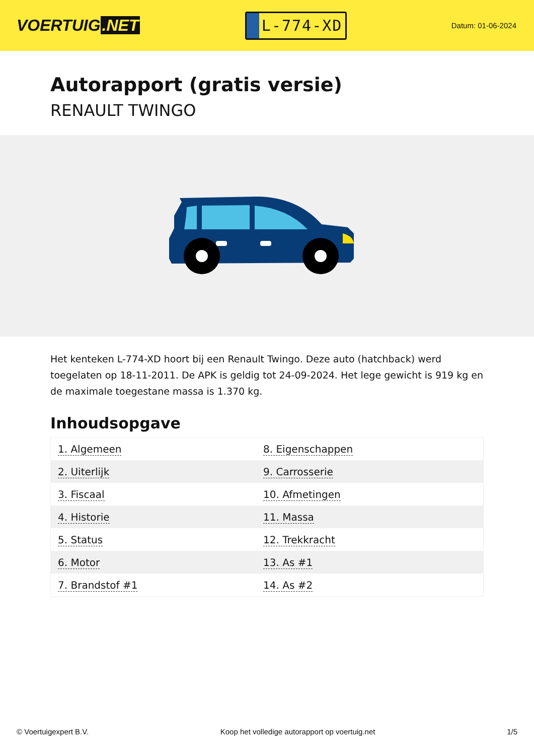VOERTUIG.NET
L-774-XD
Datum: 01-06-2024
Autorapport (gratis versie)
RENAULT TWINGO
Het kenteken L-774-XD hoort bij een Renault Twingo. Deze auto (hatchback) werd toegelaten op 18-11-2011. De APK is geldig tot 24-09-2024. Het lege gewicht is 919 kg en de maximale toegestane massa is 1.370 kg.
Inhoudsopgave
| 1. Algemeen | 8. Eigenschappen |
| 2. Uiterlijk | 9. Carrosserie |
| 3. Fiscaal | 10. Afmetingen |
| 4. Historie | 11. Massa |
| 5. Status | 12. Trekkracht |
| 6. Motor | 13. As #1 |
| 7. Brandstof #1 | 14. As #2 |
© Voertuigexpert B.V. Koop het volledige autorapport op voertuig.net
1/5